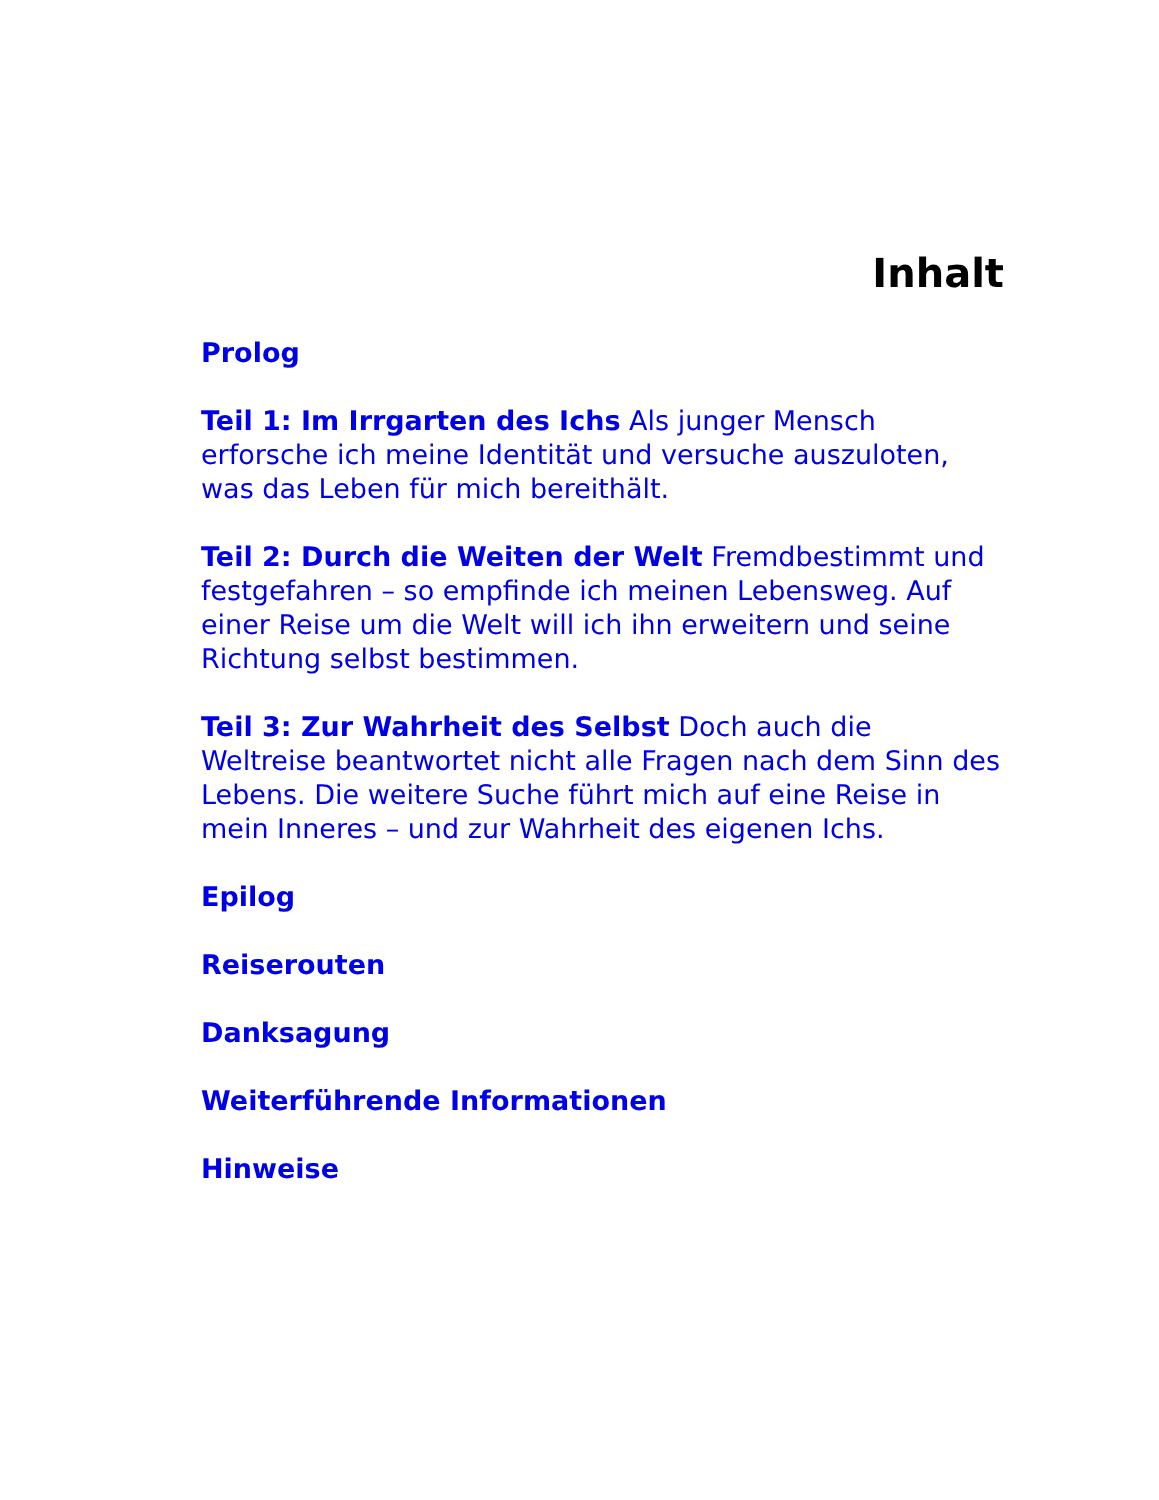Inhalt
Prolog
Teil 1: Im Irrgarten des Ichs Als junger Mensch erforsche ich meine Identität und versuche auszuloten, was das Leben für mich bereithält.
Teil 2: Durch die Weiten der Welt Fremdbestimmt und festgefahren – so empfinde ich meinen Lebensweg. Auf einer Reise um die Welt will ich ihn erweitern und seine Richtung selbst bestimmen.
Teil 3: Zur Wahrheit des Selbst Doch auch die Weltreise beantwortet nicht alle Fragen nach dem Sinn des Lebens. Die weitere Suche führt mich auf eine Reise in mein Inneres – und zur Wahrheit des eigenen Ichs.
Epilog
Reiserouten
Danksagung
Weiterführende Informationen
Hinweise